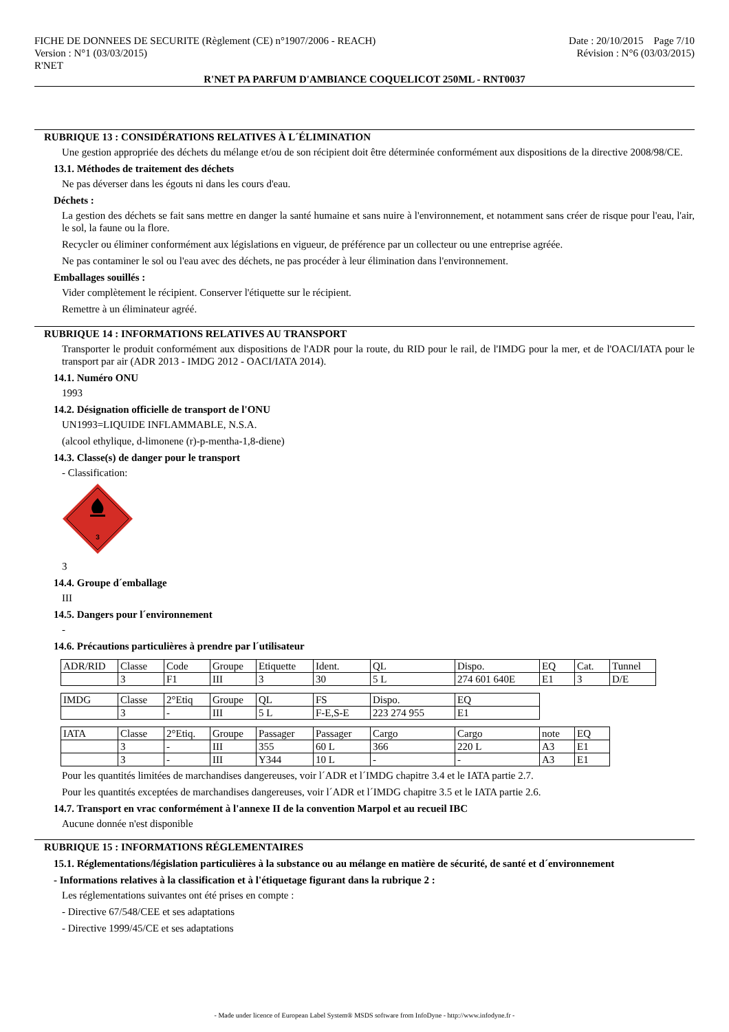FICHE DE DONNEES DE SECURITE (Règlement (CE) n°1907/2006 - REACH) Date : 20/10/2015 Page 7/10
Version : N°1 (03/03/2015) Révision : N°6 (03/03/2015)
R'NET
R'NET PA PARFUM D'AMBIANCE COQUELICOT 250ML - RNT0037
RUBRIQUE 13 : CONSIDÉRATIONS RELATIVES À L´ÉLIMINATION
Une gestion appropriée des déchets du mélange et/ou de son récipient doit être déterminée conformément aux dispositions de la directive 2008/98/CE.
13.1. Méthodes de traitement des déchets
Ne pas déverser dans les égouts ni dans les cours d'eau.
Déchets :
La gestion des déchets se fait sans mettre en danger la santé humaine et sans nuire à l'environnement, et notamment sans créer de risque pour l'eau, l'air, le sol, la faune ou la flore.
Recycler ou éliminer conformément aux législations en vigueur, de préférence par un collecteur ou une entreprise agréée.
Ne pas contaminer le sol ou l'eau avec des déchets, ne pas procéder à leur élimination dans l'environnement.
Emballages souillés :
Vider complètement le récipient. Conserver l'étiquette sur le récipient.
Remettre à un éliminateur agréé.
RUBRIQUE 14 : INFORMATIONS RELATIVES AU TRANSPORT
Transporter le produit conformément aux dispositions de l'ADR pour la route, du RID pour le rail, de l'IMDG pour la mer, et de l'OACI/IATA pour le transport par air (ADR 2013 - IMDG 2012 - OACI/IATA 2014).
14.1. Numéro ONU
1993
14.2. Désignation officielle de transport de l'ONU
UN1993=LIQUIDE INFLAMMABLE, N.S.A.
(alcool ethylique, d-limonene (r)-p-mentha-1,8-diene)
14.3. Classe(s) de danger pour le transport
- Classification:
3
3
14.4. Groupe d´emballage
III
14.5. Dangers pour l´environnement
-
14.6. Précautions particulières à prendre par l´utilisateur
| ADR/RID | Classe | Code | Groupe | Etiquette | Ident. | QL | Dispo. | EQ | Cat. | Tunnel |
| | 3 | F1 | III | 3 | 30 | 5 L | 274 601 640E | E1 | 3 | D/E |
| IMDG | Classe | 2°Etiq | Groupe | QL | FS | Dispo. | EQ |
| | 3 | - | III | 5 L | F-E,S-E | 223 274 955 | E1 |
| IATA | Classe | 2°Etiq. | Groupe | Passager | Passager | Cargo | Cargo | note | EQ |
| | 3 | - | III | 355 | 60 L | 366 | 220 L | A3 | E1 |
| | 3 | - | III | Y344 | 10 L | - | - | A3 | E1 |
Pour les quantités limitées de marchandises dangereuses, voir l´ADR et l´IMDG chapitre 3.4 et le IATA partie 2.7.
Pour les quantités exceptées de marchandises dangereuses, voir l´ADR et l´IMDG chapitre 3.5 et le IATA partie 2.6.
14.7. Transport en vrac conformément à l'annexe II de la convention Marpol et au recueil IBC
Aucune donnée n'est disponible
RUBRIQUE 15 : INFORMATIONS RÉGLEMENTAIRES
15.1. Réglementations/législation particulières à la substance ou au mélange en matière de sécurité, de santé et d´environnement
- Informations relatives à la classification et à l'étiquetage figurant dans la rubrique 2 :
Les réglementations suivantes ont été prises en compte :
- Directive 67/548/CEE et ses adaptations
- Directive 1999/45/CE et ses adaptations
- Made under licence of European Label System® MSDS software from InfoDyne - http://www.infodyne.fr -